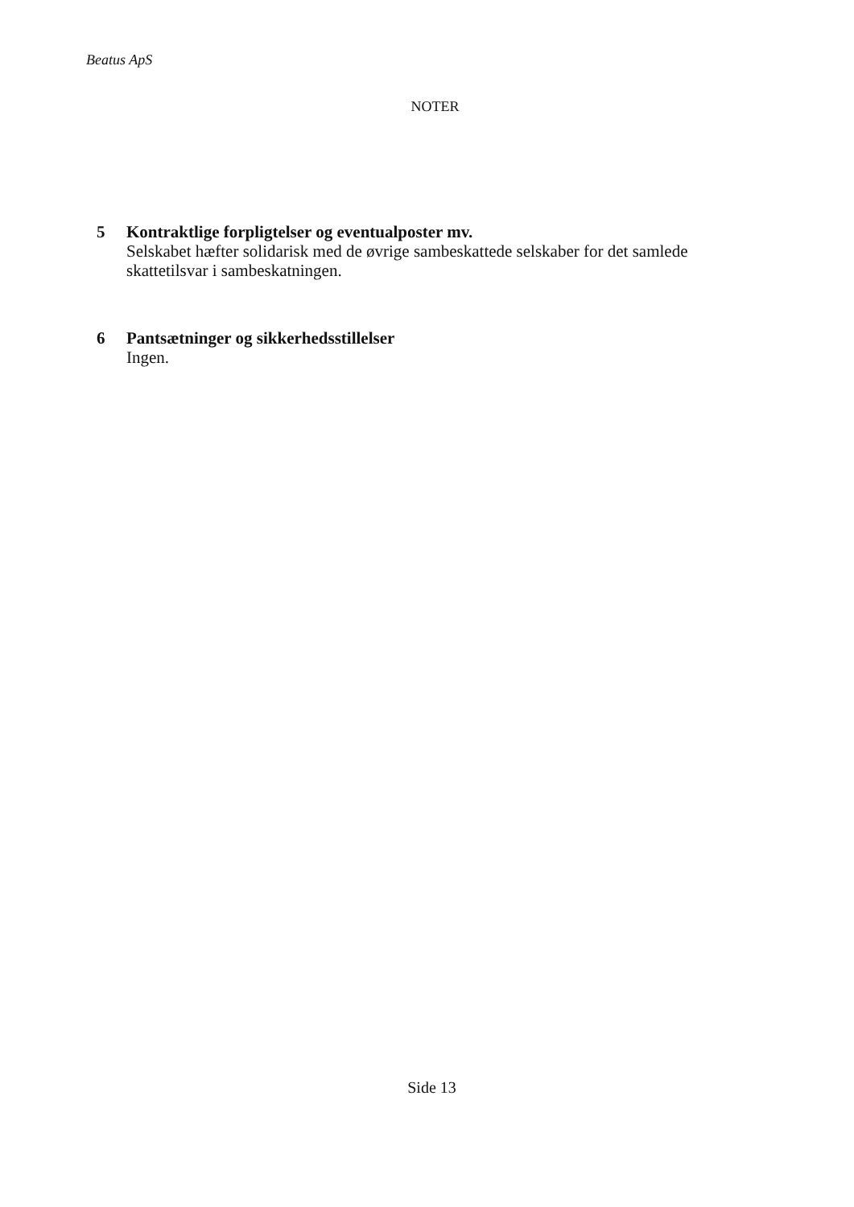Beatus ApS
NOTER
5 Kontraktlige forpligtelser og eventualposter mv.
Selskabet hæfter solidarisk med de øvrige sambeskattede selskaber for det samlede
skattetilsvar i sambeskatningen.
6 Pantsætninger og sikkerhedsstillelser
Ingen.
Side 13